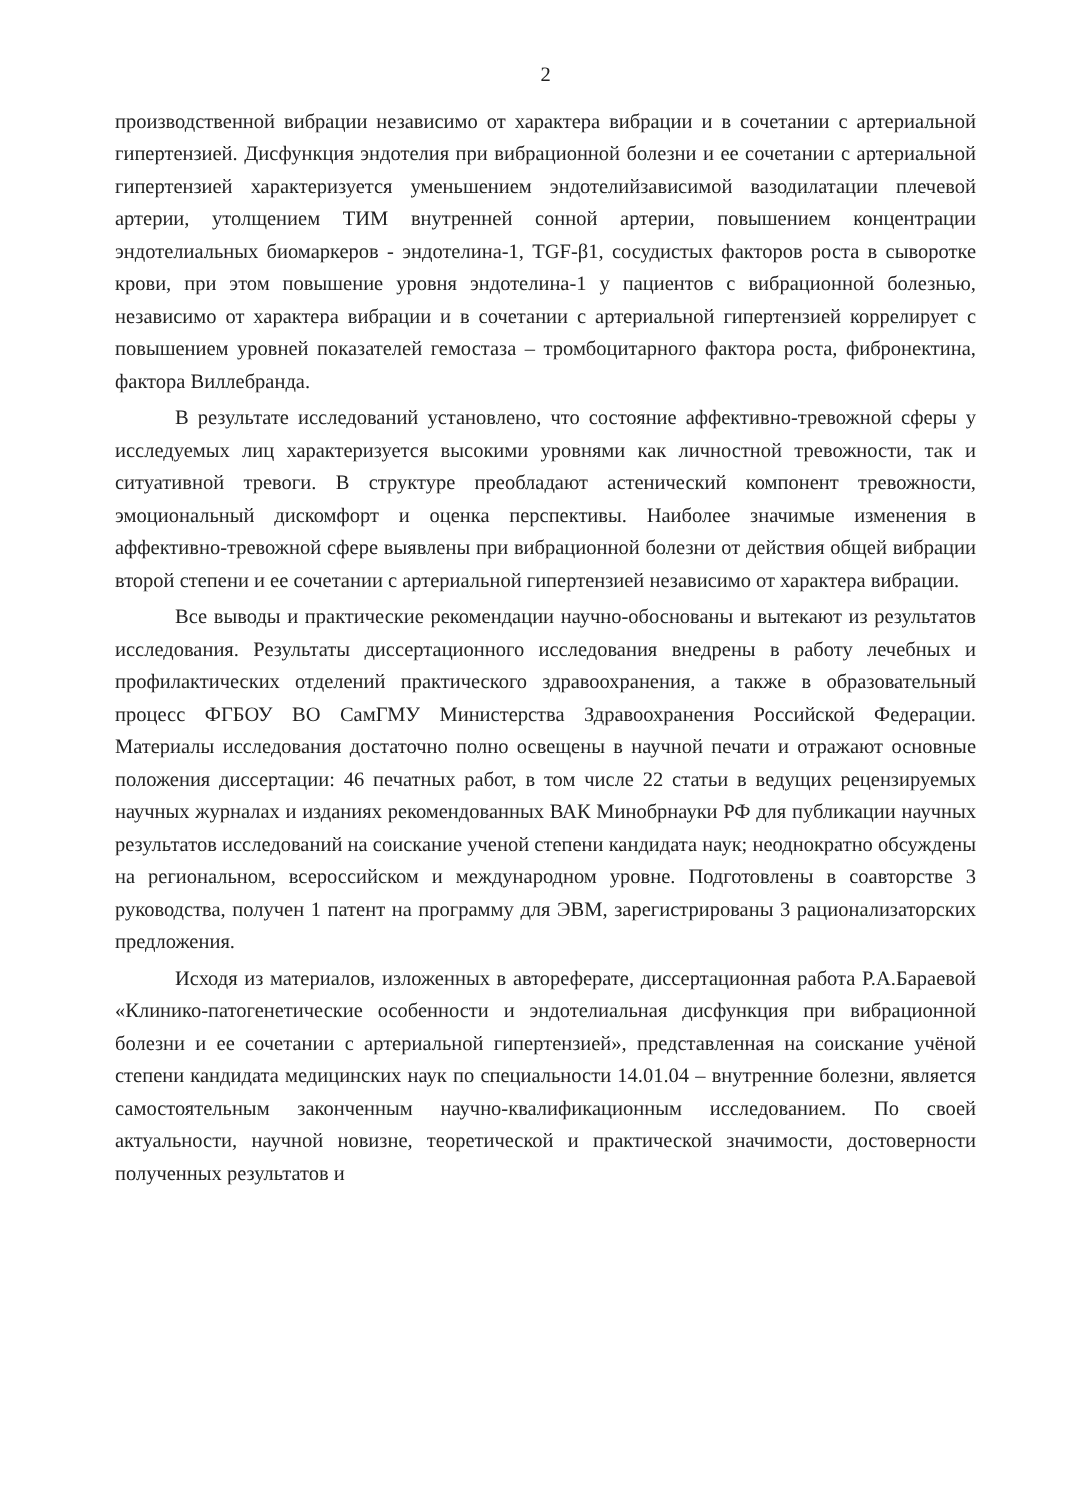2
производственной вибрации независимо от характера вибрации и в сочетании с артериальной гипертензией. Дисфункция эндотелия при вибрационной болезни и ее сочетании с артериальной гипертензией характеризуется уменьшением эндотелийзависимой вазодилатации плечевой артерии, утолщением ТИМ внутренней сонной артерии, повышением концентрации эндотелиальных биомаркеров - эндотелина-1, TGF-β1, сосудистых факторов роста в сыворотке крови, при этом повышение уровня эндотелина-1 у пациентов с вибрационной болезнью, независимо от характера вибрации и в сочетании с артериальной гипертензией коррелирует с повышением уровней показателей гемостаза – тромбоцитарного фактора роста, фибронектина, фактора Виллебранда.
В результате исследований установлено, что состояние аффективно-тревожной сферы у исследуемых лиц характеризуется высокими уровнями как личностной тревожности, так и ситуативной тревоги. В структуре преобладают астенический компонент тревожности, эмоциональный дискомфорт и оценка перспективы. Наиболее значимые изменения в аффективно-тревожной сфере выявлены при вибрационной болезни от действия общей вибрации второй степени и ее сочетании с артериальной гипертензией независимо от характера вибрации.
Все выводы и практические рекомендации научно-обоснованы и вытекают из результатов исследования. Результаты диссертационного исследования внедрены в работу лечебных и профилактических отделений практического здравоохранения, а также в образовательный процесс ФГБОУ ВО СамГМУ Министерства Здравоохранения Российской Федерации. Материалы исследования достаточно полно освещены в научной печати и отражают основные положения диссертации: 46 печатных работ, в том числе 22 статьи в ведущих рецензируемых научных журналах и изданиях рекомендованных ВАК Минобрнауки РФ для публикации научных результатов исследований на соискание ученой степени кандидата наук; неоднократно обсуждены на региональном, всероссийском и международном уровне. Подготовлены в соавторстве 3 руководства, получен 1 патент на программу для ЭВМ, зарегистрированы 3 рационализаторских предложения.
Исходя из материалов, изложенных в автореферате, диссертационная работа Р.А.Бараевой «Клинико-патогенетические особенности и эндотелиальная дисфункция при вибрационной болезни и ее сочетании с артериальной гипертензией», представленная на соискание учёной степени кандидата медицинских наук по специальности 14.01.04 – внутренние болезни, является самостоятельным законченным научно-квалификационным исследованием. По своей актуальности, научной новизне, теоретической и практической значимости, достоверности полученных результатов и